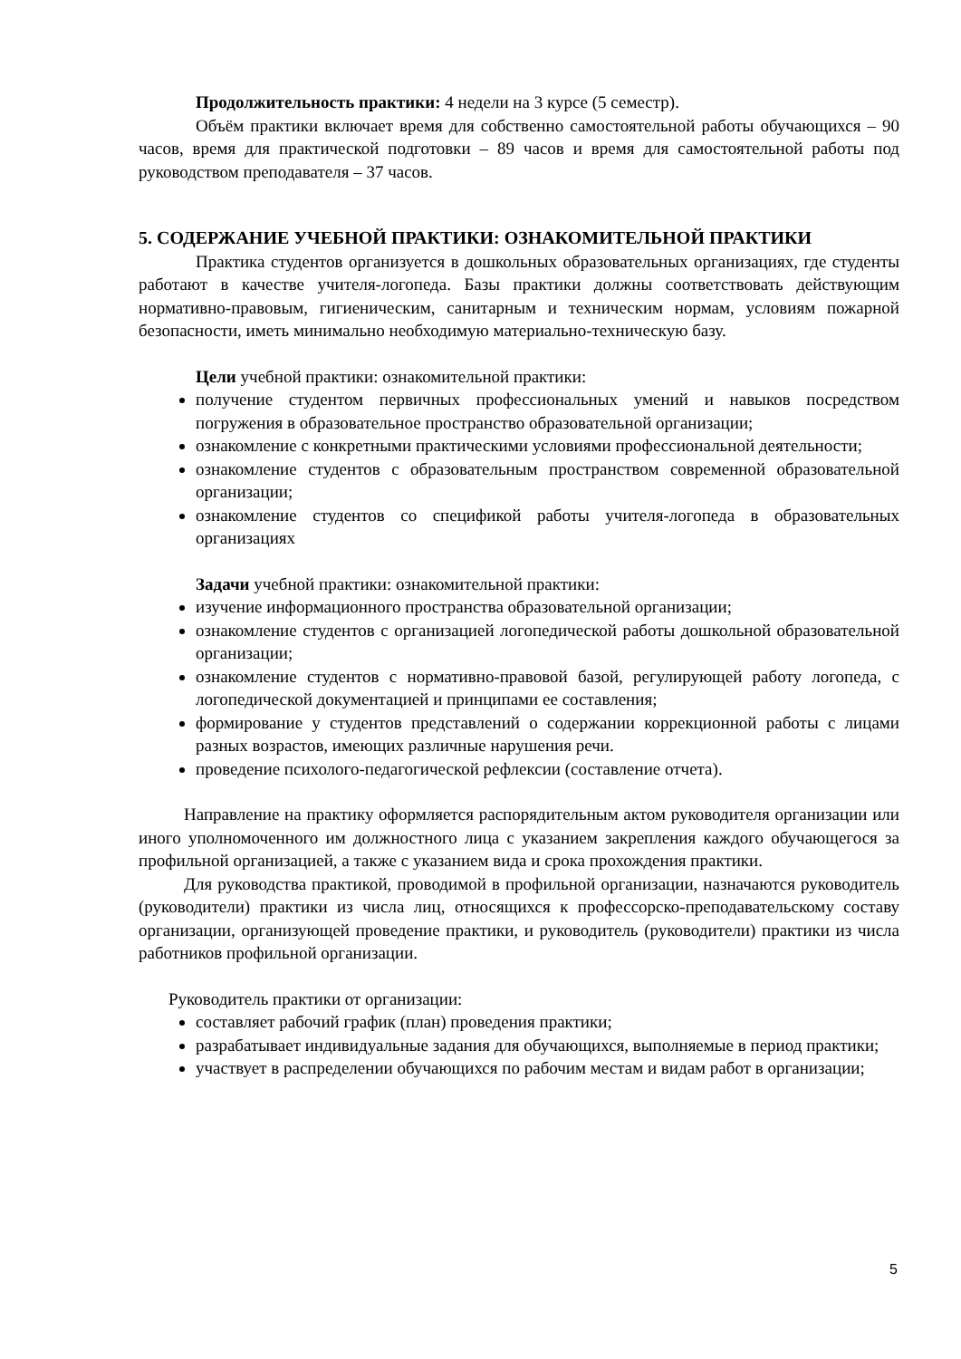Продолжительность практики: 4 недели на 3 курсе (5 семестр).
Объём практики включает время для собственно самостоятельной работы обучающихся – 90 часов, время для практической подготовки – 89 часов и время для самостоятельной работы под руководством преподавателя – 37 часов.
5. СОДЕРЖАНИЕ УЧЕБНОЙ ПРАКТИКИ: ОЗНАКОМИТЕЛЬНОЙ ПРАКТИКИ
Практика студентов организуется в дошкольных образовательных организациях, где студенты работают в качестве учителя-логопеда. Базы практики должны соответствовать действующим нормативно-правовым, гигиеническим, санитарным и техническим нормам, условиям пожарной безопасности, иметь минимально необходимую материально-техническую базу.
Цели учебной практики: ознакомительной практики:
получение студентом первичных профессиональных умений и навыков посредством погружения в образовательное пространство образовательной организации;
ознакомление с конкретными практическими условиями профессиональной деятельности;
ознакомление студентов с образовательным пространством современной образовательной организации;
ознакомление студентов со спецификой работы учителя-логопеда в образовательных организациях
Задачи учебной практики: ознакомительной практики:
изучение информационного пространства образовательной организации;
ознакомление студентов с организацией логопедической работы дошкольной образовательной организации;
ознакомление студентов с нормативно-правовой базой, регулирующей работу логопеда, с логопедической документацией и принципами ее составления;
формирование у студентов представлений о содержании коррекционной работы с лицами разных возрастов, имеющих различные нарушения речи.
проведение психолого-педагогической рефлексии (составление отчета).
Направление на практику оформляется распорядительным актом руководителя организации или иного уполномоченного им должностного лица с указанием закрепления каждого обучающегося за профильной организацией, а также с указанием вида и срока прохождения практики.
Для руководства практикой, проводимой в профильной организации, назначаются руководитель (руководители) практики из числа лиц, относящихся к профессорско-преподавательскому составу организации, организующей проведение практики, и руководитель (руководители) практики из числа работников профильной организации.
Руководитель практики от организации:
составляет рабочий график (план) проведения практики;
разрабатывает индивидуальные задания для обучающихся, выполняемые в период практики;
участвует в распределении обучающихся по рабочим местам и видам работ в организации;
5